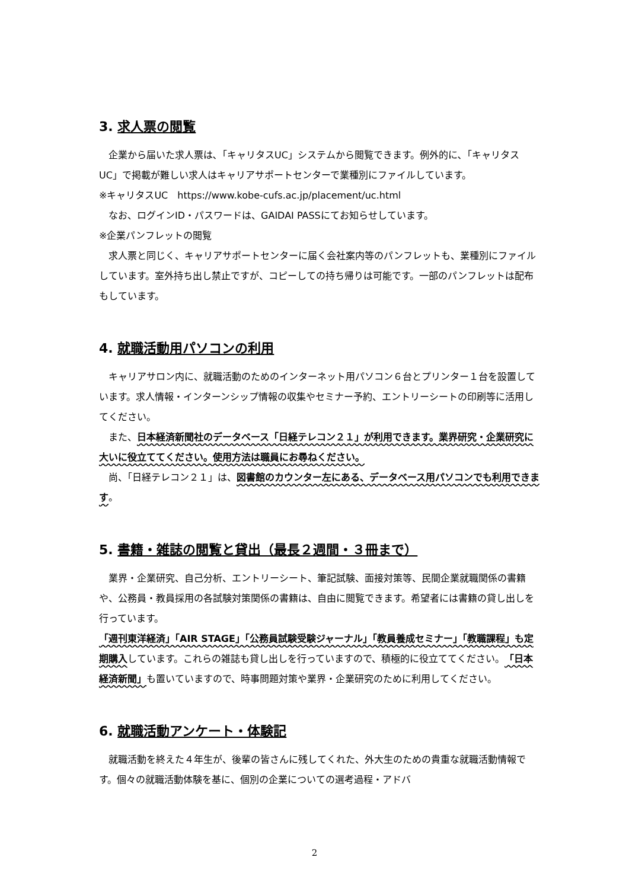3. 求人票の閲覧
　企業から届いた求人票は､「キャリタスUC」システムから閲覧できます。例外的に､「キャリタスUC」で掲載が難しい求人はキャリアサポートセンターで業種別にファイルしています。
※キャリタスUC　https://www.kobe-cufs.ac.jp/placement/uc.html
　なお、ログインID・パスワードは、GAIDAI PASSにてお知らせしています。
※企業パンフレットの閲覧
　求人票と同じく、キャリアサポートセンターに届く会社案内等のパンフレットも、業種別にファイルしています。室外持ち出し禁止ですが、コピーしての持ち帰りは可能です。一部のパンフレットは配布もしています。
4. 就職活動用パソコンの利用
　キャリアサロン内に、就職活動のためのインターネット用パソコン６台とプリンター１台を設置しています。求人情報・インターンシップ情報の収集やセミナー予約、エントリーシートの印刷等に活用してください。
　また、日本経済新聞社のデータベース「日経テレコン２１」が利用できます。業界研究・企業研究に大いに役立ててください。使用方法は職員にお尋ねください。
　尚、「日経テレコン２１」は、図書館のカウンター左にある、データベース用パソコンでも利用できます。
5. 書籍・雑誌の閲覧と貸出（最長２週間・３冊まで）
　業界・企業研究、自己分析、エントリーシート、筆記試験、面接対策等、民間企業就職関係の書籍や、公務員・教員採用の各試験対策関係の書籍は、自由に閲覧できます。希望者には書籍の貸し出しを行っています。
「週刊東洋経済」「AIR STAGE」「公務員試験受験ジャーナル」「教員養成セミナー」「教職課程」も定期購入しています。これらの雑誌も貸し出しを行っていますので、積極的に役立ててください。「日本経済新聞」も置いていますので、時事問題対策や業界・企業研究のために利用してください。
6. 就職活動アンケート・体験記
　就職活動を終えた４年生が、後輩の皆さんに残してくれた、外大生のための貴重な就職活動情報です。個々の就職活動体験を基に、個別の企業についての選考過程・アドバ
2